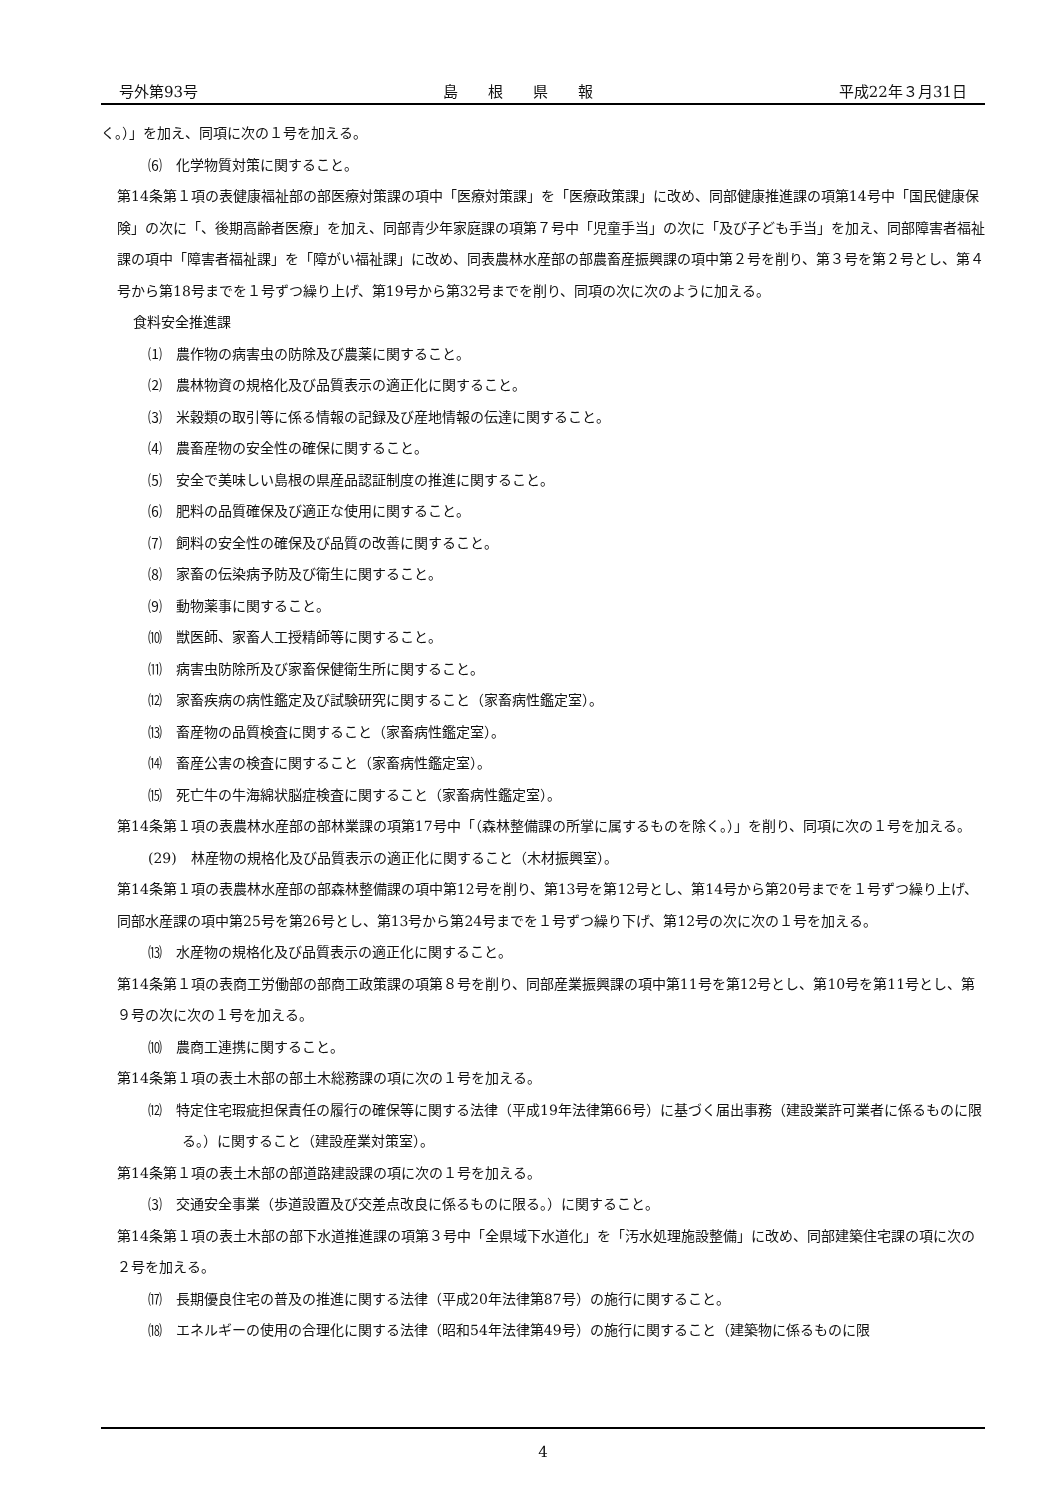号外第93号 島　　根　　県　　報 平成22年３月31日
く。）」を加え、同項に次の１号を加える。
⑹　化学物質対策に関すること。
第14条第１項の表健康福祉部の部医療対策課の項中「医療対策課」を「医療政策課」に改め、同部健康推進課の項第14号中「国民健康保険」の次に「、後期高齢者医療」を加え、同部青少年家庭課の項第７号中「児童手当」の次に「及び子ども手当」を加え、同部障害者福祉課の項中「障害者福祉課」を「障がい福祉課」に改め、同表農林水産部の部農畜産振興課の項中第２号を削り、第３号を第２号とし、第４号から第18号までを１号ずつ繰り上げ、第19号から第32号までを削り、同項の次に次のように加える。
食料安全推進課
⑴　農作物の病害虫の防除及び農薬に関すること。
⑵　農林物資の規格化及び品質表示の適正化に関すること。
⑶　米穀類の取引等に係る情報の記録及び産地情報の伝達に関すること。
⑷　農畜産物の安全性の確保に関すること。
⑸　安全で美味しい島根の県産品認証制度の推進に関すること。
⑹　肥料の品質確保及び適正な使用に関すること。
⑺　飼料の安全性の確保及び品質の改善に関すること。
⑻　家畜の伝染病予防及び衛生に関すること。
⑼　動物薬事に関すること。
⑽　獣医師、家畜人工授精師等に関すること。
⑾　病害虫防除所及び家畜保健衛生所に関すること。
⑿　家畜疾病の病性鑑定及び試験研究に関すること（家畜病性鑑定室）。
⒀　畜産物の品質検査に関すること（家畜病性鑑定室）。
⒁　畜産公害の検査に関すること（家畜病性鑑定室）。
⒂　死亡牛の牛海綿状脳症検査に関すること（家畜病性鑑定室）。
第14条第１項の表農林水産部の部林業課の項第17号中「（森林整備課の所掌に属するものを除く。）」を削り、同項に次の１号を加える。
(29)　林産物の規格化及び品質表示の適正化に関すること（木材振興室）。
第14条第１項の表農林水産部の部森林整備課の項中第12号を削り、第13号を第12号とし、第14号から第20号までを１号ずつ繰り上げ、同部水産課の項中第25号を第26号とし、第13号から第24号までを１号ずつ繰り下げ、第12号の次に次の１号を加える。
⒀　水産物の規格化及び品質表示の適正化に関すること。
第14条第１項の表商工労働部の部商工政策課の項第８号を削り、同部産業振興課の項中第11号を第12号とし、第10号を第11号とし、第９号の次に次の１号を加える。
⑽　農商工連携に関すること。
第14条第１項の表土木部の部土木総務課の項に次の１号を加える。
⑿　特定住宅瑕疵担保責任の履行の確保等に関する法律（平成19年法律第66号）に基づく届出事務（建設業許可業者に係るものに限る。）に関すること（建設産業対策室）。
第14条第１項の表土木部の部道路建設課の項に次の１号を加える。
⑶　交通安全事業（歩道設置及び交差点改良に係るものに限る。）に関すること。
第14条第１項の表土木部の部下水道推進課の項第３号中「全県域下水道化」を「汚水処理施設整備」に改め、同部建築住宅課の項に次の２号を加える。
⒄　長期優良住宅の普及の推進に関する法律（平成20年法律第87号）の施行に関すること。
⒅　エネルギーの使用の合理化に関する法律（昭和54年法律第49号）の施行に関すること（建築物に係るものに限
4